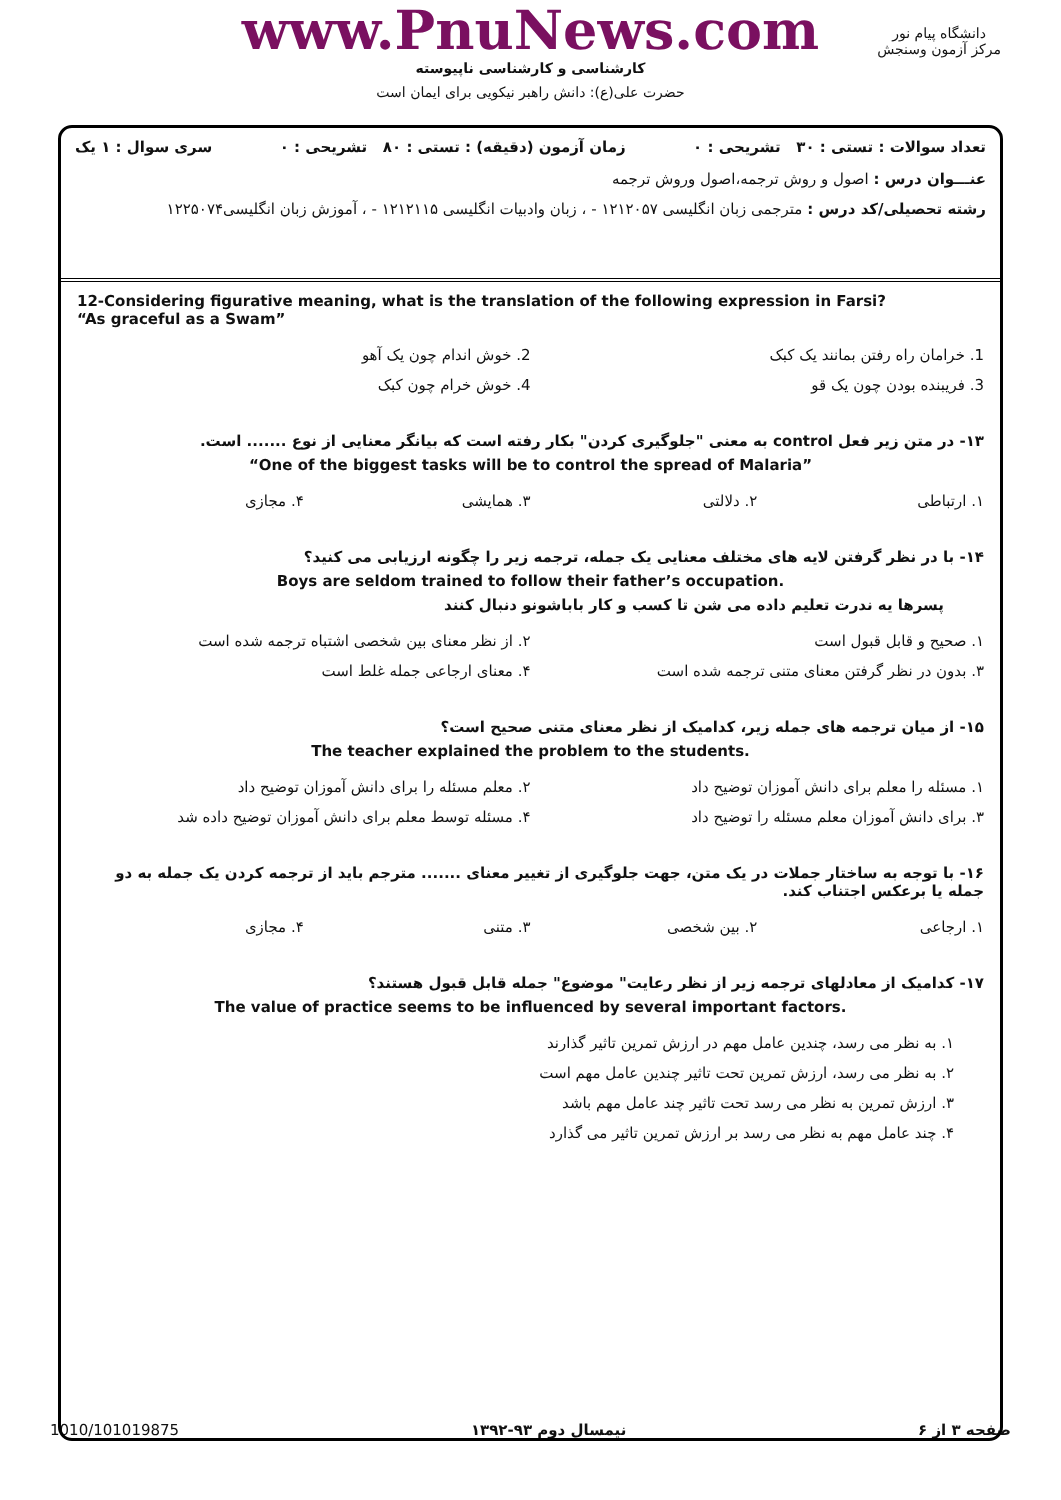www.PnuNews.com
کارشناسی و کارشناسی ناپیوسته
حضرت علی(ع): دانش راهبر نیکویی برای ایمان است
دانشگاه پیام نور
مرکز آزمون وسنجش
تعداد سوالات : تستی : ۳۰ تشریحی : ۰ زمان آزمون (دقیقه) : تستی : ۸۰ تشریحی : ۰ سری سوال : ۱ یک
عنـــوان درس : اصول و روش ترجمه،اصول وروش ترجمه
رشته تحصیلی/کد درس : مترجمی زبان انگلیسی ۱۲۱۲۰۵۷ - ، زبان وادبیات انگلیسی ۱۲۱۲۱۱۵ - ، آموزش زبان انگلیسی۱۲۲۵۰۷۴
12-Considering figurative meaning, what is the translation of the following expression in Farsi?
“As graceful as a Swam”
1. خرامان راه رفتن بمانند یک کبک
2. خوش اندام چون یک آهو
3. فریبنده بودن چون یک قو
4. خوش خرام چون کبک
۱۳- در متن زیر فعل control به معنی "جلوگیری کردن" بکار رفته است که بیانگر معنایی از نوع ....... است.
“One of the biggest tasks will be to control the spread of Malaria”
۱. ارتباطی
۲. دلالتی
۳. همایشی
۴. مجازی
۱۴- با در نظر گرفتن لایه های مختلف معنایی یک جمله، ترجمه زیر را چگونه ارزیابی می کنید؟
Boys are seldom trained to follow their father’s occupation.
پسرها یه ندرت تعلیم داده می شن تا کسب و کار باباشونو دنبال کنند
۱. صحیح و قابل قبول است
۲. از نظر معنای بین شخصی اشتباه ترجمه شده است
۳. بدون در نظر گرفتن معنای متنی ترجمه شده است
۴. معنای ارجاعی جمله غلط است
۱۵- از میان ترجمه های جمله زیر، کدامیک از نظر معنای متنی صحیح است؟
The teacher explained the problem to the students.
۱. مسئله را معلم برای دانش آموزان توضیح داد
۲. معلم مسئله را برای دانش آموزان توضیح داد
۳. برای دانش آموزان معلم مسئله را توضیح داد
۴. مسئله توسط معلم برای دانش آموزان توضیح داده شد
۱۶- با توجه به ساختار جملات در یک متن، جهت جلوگیری از تغییر معنای ....... مترجم باید از ترجمه کردن یک جمله به دو جمله یا برعکس اجتناب کند.
۱. ارجاعی
۲. بین شخصی
۳. متنی
۴. مجازی
۱۷- کدامیک از معادلهای ترجمه زیر از نظر رعایت" موضوع" جمله قابل قبول هستند؟
The value of practice seems to be influenced by several important factors.
۱. به نظر می رسد، چندین عامل مهم در ارزش تمرین تاثیر گذارند
۲. به نظر می رسد، ارزش تمرین تحت تاثیر چندین عامل مهم است
۳. ارزش تمرین به نظر می رسد تحت تاثیر چند عامل مهم باشد
۴. چند عامل مهم به نظر می رسد بر ارزش تمرین تاثیر می گذارد
صفحه ۳ از ۶ نیمسال دوم ۹۳-۱۳۹۲ 1010/101019875